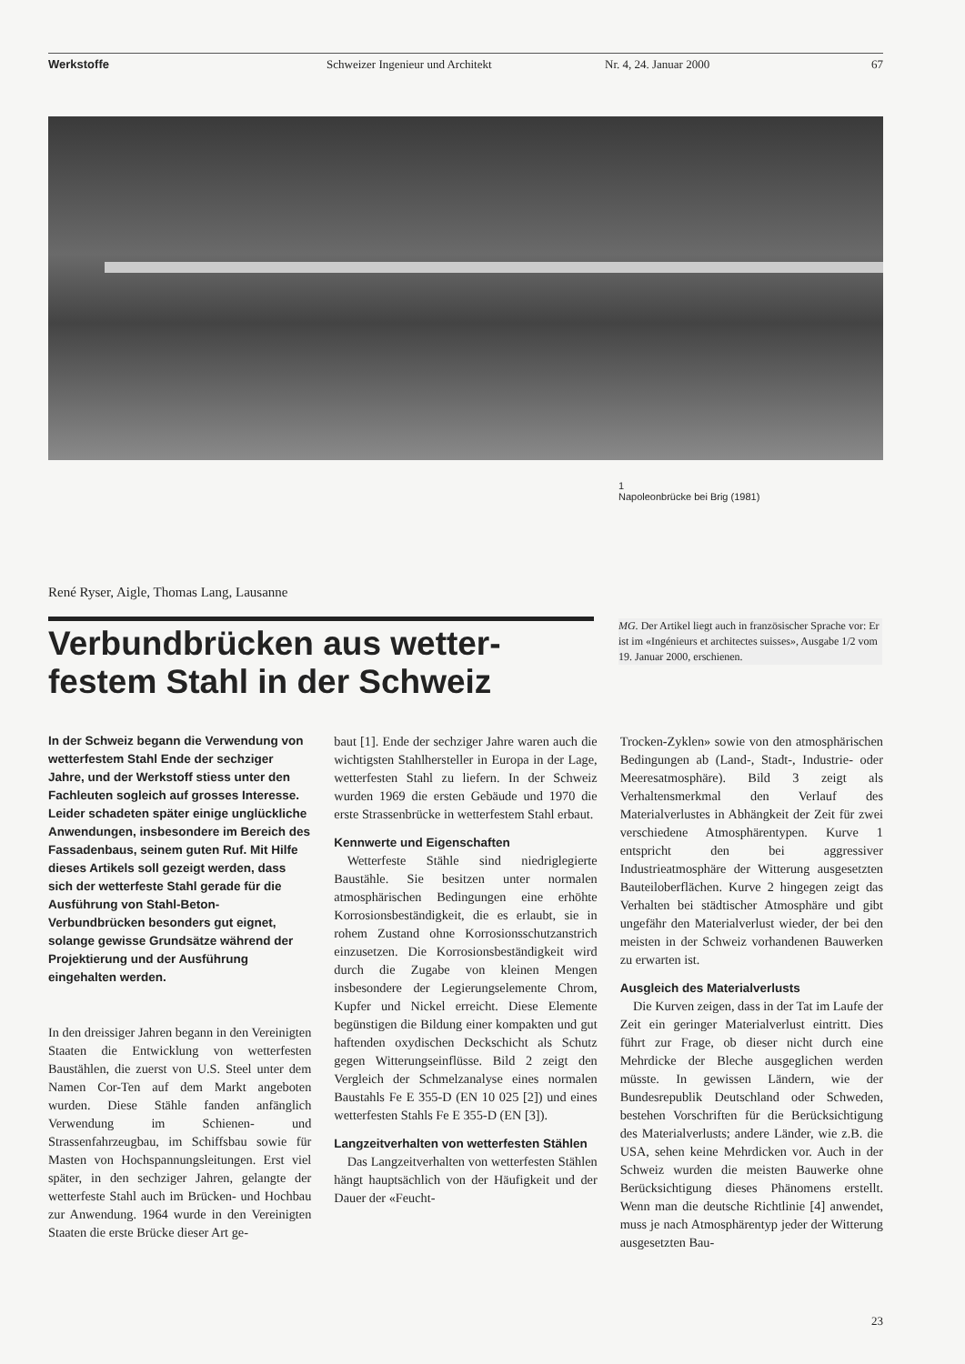Werkstoffe Schweizer Ingenieur und Architekt
Nr. 4, 24. Januar 2000 67
1
Napoleonbrücke bei Brig (1981)
René Ryser, Aigle, Thomas Lang, Lausanne
Verbundbrücken aus wetter-festem Stahl in der Schweiz
MG. Der Artikel liegt auch in französischer Sprache vor: Er ist im «Ingénieurs et architectes suisses», Ausgabe 1/2 vom 19. Januar 2000, erschienen.
In der Schweiz begann die Verwendung von wetterfestem Stahl Ende der sechziger Jahre, und der Werkstoff stiess unter den Fachleuten sogleich auf grosses Interesse. Leider schadeten später einige unglückliche Anwendungen, insbesondere im Bereich des Fassadenbaus, seinem guten Ruf. Mit Hilfe dieses Artikels soll gezeigt werden, dass sich der wetterfeste Stahl gerade für die Ausführung von Stahl-Beton-Verbundbrücken besonders gut eignet, solange gewisse Grundsätze während der Projektierung und der Ausführung eingehalten werden.
In den dreissiger Jahren begann in den Vereinigten Staaten die Entwicklung von wetterfesten Baustählen, die zuerst von U.S. Steel unter dem Namen Cor-Ten auf dem Markt angeboten wurden. Diese Stähle fanden anfänglich Verwendung im Schienen- und Strassenfahrzeugbau, im Schiffsbau sowie für Masten von Hochspannungsleitungen. Erst viel später, in den sechziger Jahren, gelangte der wetterfeste Stahl auch im Brücken- und Hochbau zur Anwendung. 1964 wurde in den Vereinigten Staaten die erste Brücke dieser Art ge-
baut [1]. Ende der sechziger Jahre waren auch die wichtigsten Stahlhersteller in Europa in der Lage, wetterfesten Stahl zu liefern. In der Schweiz wurden 1969 die ersten Gebäude und 1970 die erste Strassenbrücke in wetterfestem Stahl erbaut.
Kennwerte und Eigenschaften
 Wetterfeste Stähle sind niedriglegierte Baustähle. Sie besitzen unter normalen atmosphärischen Bedingungen eine erhöhte Korrosionsbeständigkeit, die es erlaubt, sie in rohem Zustand ohne Korrosionsschutzanstrich einzusetzen. Die Korrosionsbeständigkeit wird durch die Zugabe von kleinen Mengen insbesondere der Legierungselemente Chrom, Kupfer und Nickel erreicht. Diese Elemente begünstigen die Bildung einer kompakten und gut haftenden oxydischen Deckschicht als Schutz gegen Witterungseinflüsse. Bild 2 zeigt den Vergleich der Schmelzanalyse eines normalen Baustahls Fe E 355-D (EN 10 025 [2]) und eines wetterfesten Stahls Fe E 355-D (EN [3]).
Langzeitverhalten von wetterfesten Stählen
 Das Langzeitverhalten von wetterfesten Stählen hängt hauptsächlich von der Häufigkeit und der Dauer der «Feucht-
Trocken-Zyklen» sowie von den atmosphärischen Bedingungen ab (Land-, Stadt-, Industrie- oder Meeresatmosphäre). Bild 3 zeigt als Verhaltensmerkmal den Verlauf des Materialverlustes in Abhängkeit der Zeit für zwei verschiedene Atmosphärentypen. Kurve 1 entspricht den bei aggressiver Industrieatmosphäre der Witterung ausgesetzten Bauteiloberflächen. Kurve 2 hingegen zeigt das Verhalten bei städtischer Atmosphäre und gibt ungefähr den Materialverlust wieder, der bei den meisten in der Schweiz vorhandenen Bauwerken zu erwarten ist.
Ausgleich des Materialverlusts
 Die Kurven zeigen, dass in der Tat im Laufe der Zeit ein geringer Materialverlust eintritt. Dies führt zur Frage, ob dieser nicht durch eine Mehrdicke der Bleche ausgeglichen werden müsste. In gewissen Ländern, wie der Bundesrepublik Deutschland oder Schweden, bestehen Vorschriften für die Berücksichtigung des Materialverlusts; andere Länder, wie z.B. die USA, sehen keine Mehrdicken vor. Auch in der Schweiz wurden die meisten Bauwerke ohne Berücksichtigung dieses Phänomens erstellt. Wenn man die deutsche Richtlinie [4] anwendet, muss je nach Atmosphärentyp jeder der Witterung ausgesetzten Bau-
23